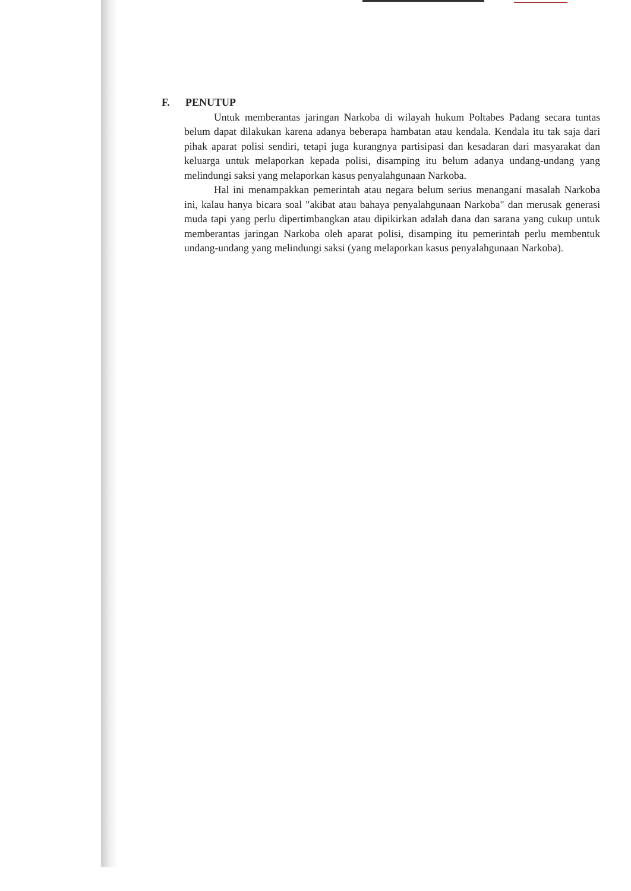F. PENUTUP
Untuk memberantas jaringan Narkoba di wilayah hukum Poltabes Padang secara tuntas belum dapat dilakukan karena adanya beberapa hambatan atau kendala. Kendala itu tak saja dari pihak aparat polisi sendiri, tetapi juga kurangnya partisipasi dan kesadaran dari masyarakat dan keluarga untuk melaporkan kepada polisi, disamping itu belum adanya undang-undang yang melindungi saksi yang melaporkan kasus penyalahgunaan Narkoba.
Hal ini menampakkan pemerintah atau negara belum serius menangani masalah Narkoba ini, kalau hanya bicara soal "akibat atau bahaya penyalahgunaan Narkoba" dan merusak generasi muda tapi yang perlu dipertimbangkan atau dipikirkan adalah dana dan sarana yang cukup untuk memberantas jaringan Narkoba oleh aparat polisi, disamping itu pemerintah perlu membentuk undang-undang yang melindungi saksi (yang melaporkan kasus penyalahgunaan Narkoba).